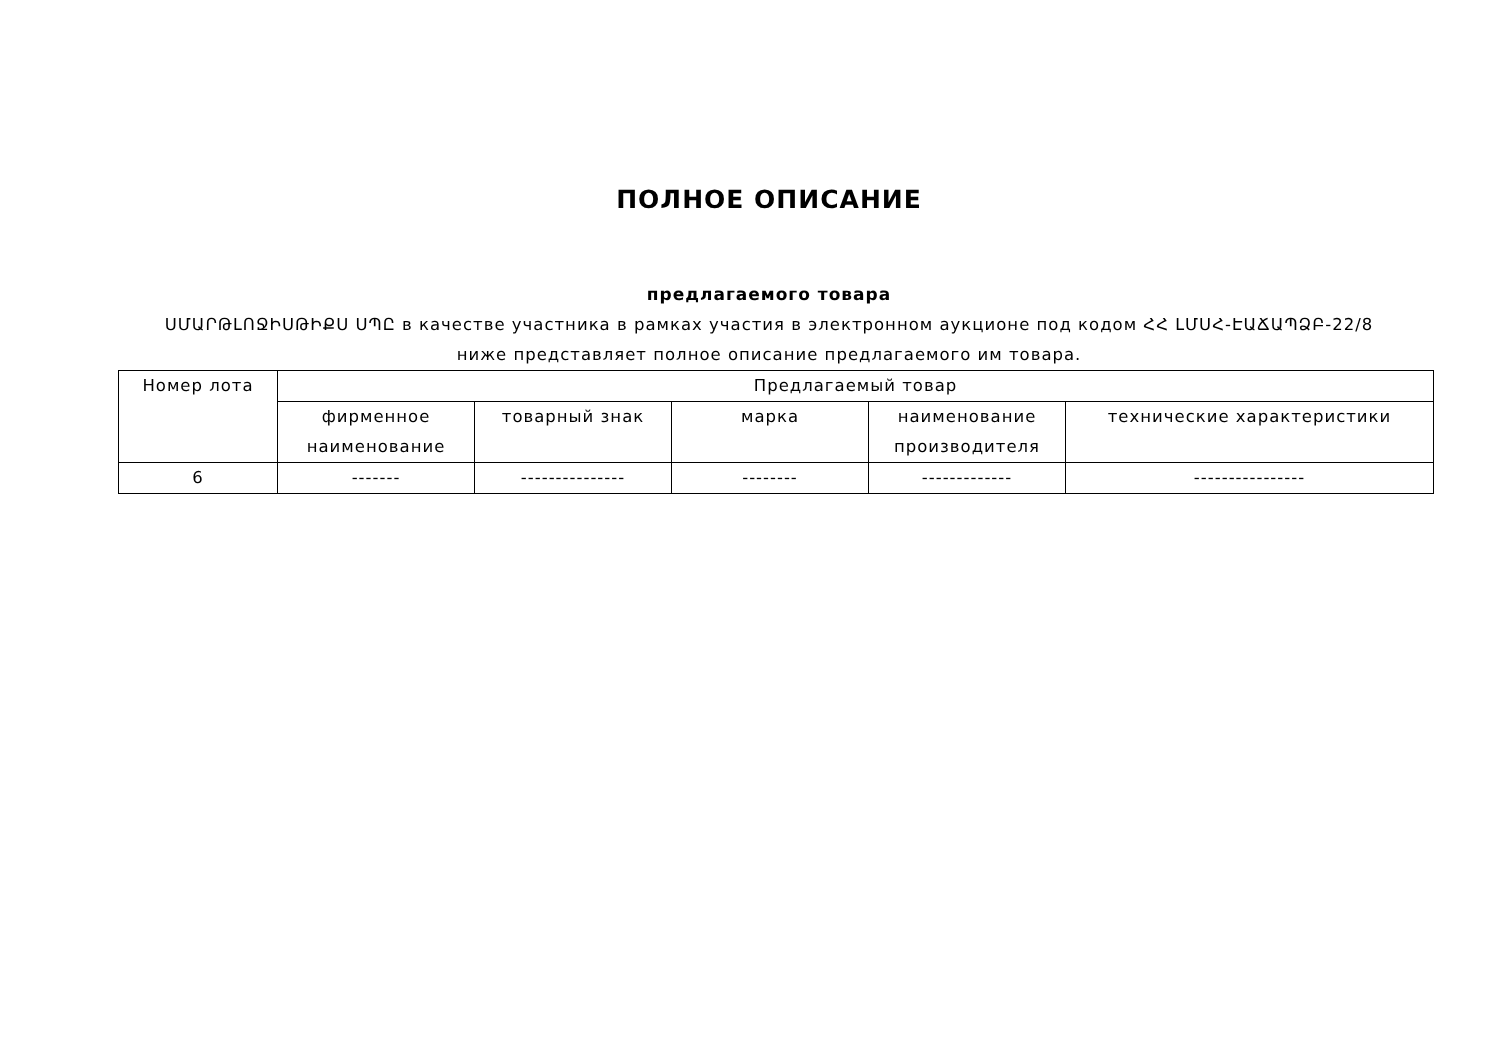ПОЛНОЕ ОПИСАНИЕ
предлагаемого товара
ՍՄԱՐԹԼՈՋԻՍԹԻՔՍ ՍՊԸ в качестве участника в рамках участия в электронном аукционе под кодом ՀՀ ԼՄՍՀ-ԷԱՃԱՊՁԲ-22/8
ниже представляет полное описание предлагаемого им товара.
| Номер лота | Предлагаемый товар | | | | |
| --- | --- | --- | --- | --- | --- |
| | фирменное наименование | товарный знак | марка | наименование производителя | технические характеристики |
| 6 | ------- | --------------- | -------- | ------------- | ---------------- |